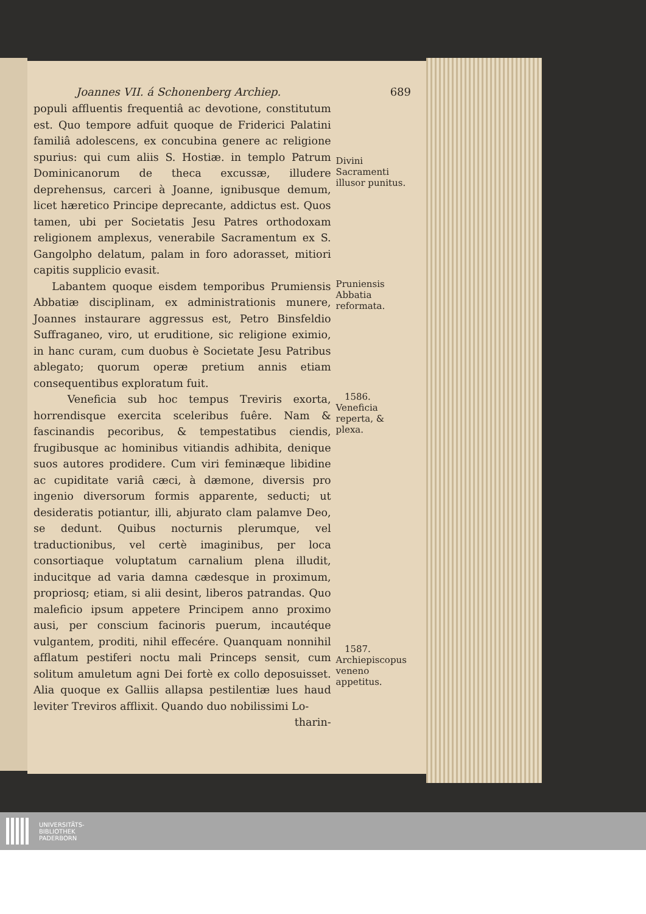Joannes VII. á Schonenberg Archiep. 689
populi affluentis frequentiâ ac devotione, constitutum est. Quo tempore adfuit quoque de Friderici Palatini familiâ adolescens, ex concubina genere ac religione spurius: qui cum aliis S. Hostiæ. in templo Patrum Dominicanorum de theca excussæ, illudere deprehensus, carceri à Joanne, ignibusque demum, licet hæretico Principe deprecante, addictus est. Quos tamen, ubi per Societatis Jesu Patres orthodoxam religionem amplexus, venerabile Sacramentum ex S. Gangolpho delatum, palam in foro adorasset, mitiori capitis supplicio evasit.
Divini Sacramenti illusor punitus.
Labantem quoque eisdem temporibus Prumiensis Abbatiæ disciplinam, ex administrationis munere, Joannes instaurare aggressus est, Petro Binsfeldio Suffraganeo, viro, ut eruditione, sic religione eximio, in hanc curam, cum duobus è Societate Jesu Patribus ablegato; quorum operæ pretium annis etiam consequentibus exploratum fuit.
Pruniensis Abbatia reformata.
Veneficia sub hoc tempus Treviris exorta, horrendisque exercita sceleribus fuêre. Nam & fascinandis pecoribus, & tempestatibus ciendis, frugibusque ac hominibus vitiandis adhibita, denique suos autores prodidere. Cum viri feminæque libidine ac cupiditate variâ cæci, à dæmone, diversis pro ingenio diversorum formis apparente, seducti; ut desideratis potiantur, illi, abjurato clam palamve Deo, se dedunt. Quibus nocturnis plerumque, vel traductionibus, vel certè imaginibus, per loca consortiaque voluptatum carnalium plena illudit, inducitque ad varia damna cædesque in proximum, propriosq; etiam, si alii desint, liberos patrandas. Quo maleficio ipsum appetere Principem anno proximo ausi, per conscium facinoris puerum, incautéque vulgantem, proditi, nihil effecére. Quanquam nonnihil afflatum pestiferi noctu mali Princeps sensit, cum solitum amuletum agni Dei fortè ex collo deposuisset. Alia quoque ex Galliis allapsa pestilentiæ lues haud leviter Treviros afflixit. Quando duo nobilissimi Lo-
tharin-
1586.
Veneficia reperta, & plexa.
1587.
Archiepiscopus veneno appetitus.
UNIVERSITÄTS-
BIBLIOTHEK
PADERBORN